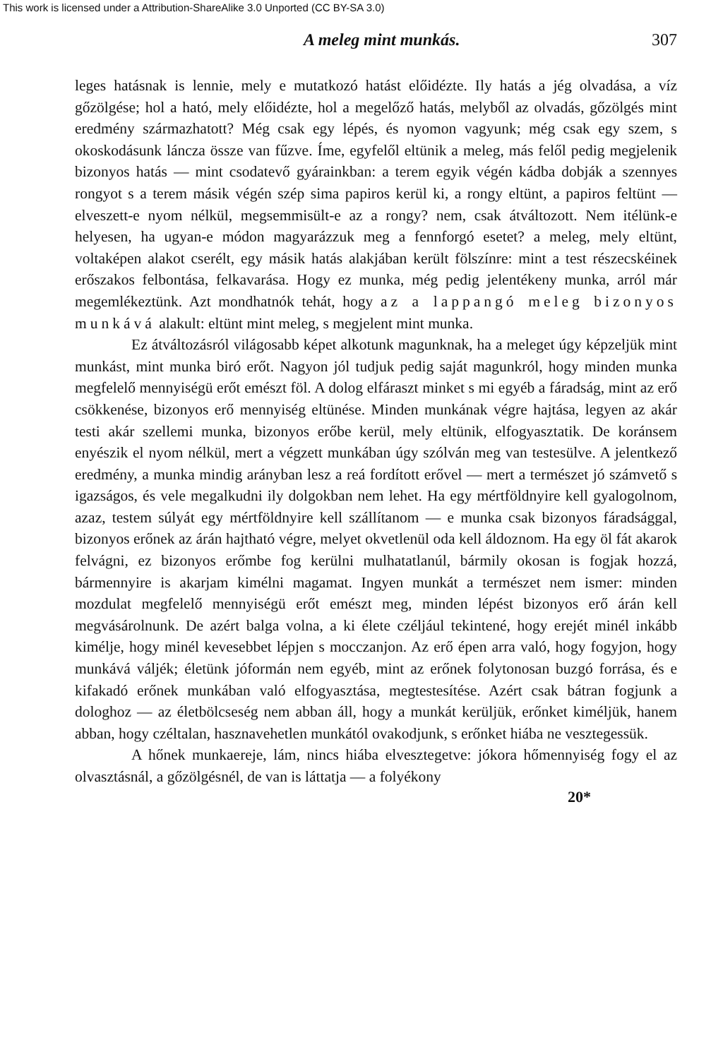This work is licensed under a Attribution-ShareAlike 3.0 Unported (CC BY-SA 3.0)
A meleg mint munkás. 307
leges hatásnak is lennie, mely e mutatkozó hatást előidézte. Ily hatás a jég olvadása, a víz gőzölgése; hol a ható, mely előidézte, hol a megelőző hatás, melyből az olvadás, gőzölgés mint eredmény származhatott? Még csak egy lépés, és nyomon vagyunk; még csak egy szem, s okoskodásunk láncza össze van fűzve. Íme, egyfelől eltünik a meleg, más felől pedig megjelenik bizonyos hatás — mint csodatevő gyárainkban: a terem egyik végén kádba dobják a szennyes rongyot s a terem másik végén szép sima papiros kerül ki, a rongy eltünt, a papiros feltünt — elveszett-e nyom nélkül, megsemmisült-e az a rongy? nem, csak átváltozott. Nem itélünk-e helyesen, ha ugyan-e módon magyarázzuk meg a fennforgó esetet? a meleg, mely eltünt, voltaképen alakot cserélt, egy másik hatás alakjában került fölszínre: mint a test részecskéinek erőszakos felbontása, felkavarása. Hogy ez munka, még pedig jelentékeny munka, arról már megemlékeztünk. Azt mondhatnók tehát, hogy az a lappangó meleg bizonyos munkává alakult: eltünt mint meleg, s megjelent mint munka.
Ez átváltozásról világosabb képet alkotunk magunknak, ha a meleget úgy képzeljük mint munkást, mint munka biró erőt. Nagyon jól tudjuk pedig saját magunkról, hogy minden munka megfelelő mennyiségü erőt emészt föl. A dolog elfáraszt minket s mi egyéb a fáradság, mint az erő csökkenése, bizonyos erő mennyiség eltünése. Minden munkának végre hajtása, legyen az akár testi akár szellemi munka, bizonyos erőbe kerül, mely eltünik, elfogyasztatik. De koránsem enyészik el nyom nélkül, mert a végzett munkában úgy szólván meg van testesülve. A jelentkező eredmény, a munka mindig arányban lesz a reá fordított erővel — mert a természet jó számvető s igazságos, és vele megalkudni ily dolgokban nem lehet. Ha egy mértföldnyire kell gyalogolnom, azaz, testem súlyát egy mértföldnyire kell szállítanom — e munka csak bizonyos fáradsággal, bizonyos erőnek az árán hajtható végre, melyet okvetlenül oda kell áldoznom. Ha egy öl fát akarok felvágni, ez bizonyos erőmbe fog kerülni mulhatatlanúl, bármily okosan is fogjak hozzá, bármennyire is akarjam kimélni magamat. Ingyen munkát a természet nem ismer: minden mozdulat megfelelő mennyiségü erőt emészt meg, minden lépést bizonyos erő árán kell megvásárolnunk. De azért balga volna, a ki élete czéljául tekintené, hogy erejét minél inkább kimélje, hogy minél kevesebbet lépjen s mocczanjon. Az erő épen arra való, hogy fogyjon, hogy munkává váljék; életünk jóformán nem egyéb, mint az erőnek folytonosan buzgó forrása, és e kifakadó erőnek munkában való elfogyasztása, megtestesítése. Azért csak bátran fogjunk a dologhoz — az életbölcseség nem abban áll, hogy a munkát kerüljük, erőnket kiméljük, hanem abban, hogy czéltalan, hasznavehetlen munkától ovakodjunk, s erőnket hiába ne vesztegessük.
A hőnek munkaereje, lám, nincs hiába elvesztegetve: jókora hőmennyiség fogy el az olvasztásnál, a gőzölgésnél, de van is láttatja — a folyékony
20*